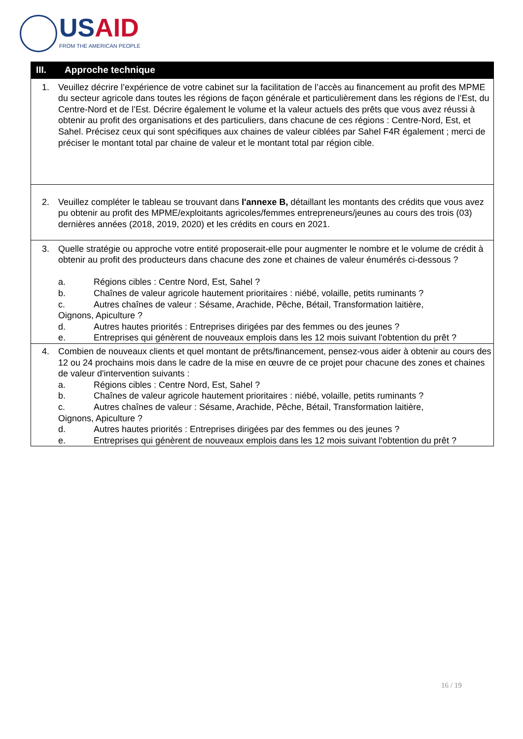USAID
FROM THE AMERICAN PEOPLE
| III. Approche technique |
| --- |
| 1. Veuillez décrire l’expérience de votre cabinet sur la facilitation de l’accès au financement au profit des MPME du secteur agricole dans toutes les régions de façon générale et particulièrement dans les régions de l’Est, du Centre-Nord et de l’Est. Décrire également le volume et la valeur actuels des prêts que vous avez réussi à obtenir au profit des organisations et des particuliers, dans chacune de ces régions : Centre-Nord, Est, et Sahel. Précisez ceux qui sont spécifiques aux chaines de valeur ciblées par Sahel F4R également ; merci de préciser le montant total par chaine de valeur et le montant total par région cible. |
| 2. Veuillez compléter le tableau se trouvant dans l'annexe B, détaillant les montants des crédits que vous avez pu obtenir au profit des MPME/exploitants agricoles/femmes entrepreneurs/jeunes au cours des trois (03) dernières années (2018, 2019, 2020) et les crédits en cours en 2021. |
| 3. Quelle stratégie ou approche votre entité proposerait-elle pour augmenter le nombre et le volume de crédit à obtenir au profit des producteurs dans chacune des zone et chaines de valeur énumérés ci-dessous ? a. Régions cibles : Centre Nord, Est, Sahel ? b. Chaînes de valeur agricole hautement prioritaires : niébé, volaille, petits ruminants ? c. Autres chaînes de valeur : Sésame, Arachide, Pêche, Bétail, Transformation laitière, Oignons, Apiculture ? d. Autres hautes priorités : Entreprises dirigées par des femmes ou des jeunes ? e. Entreprises qui génèrent de nouveaux emplois dans les 12 mois suivant l'obtention du prêt ? |
| 4. Combien de nouveaux clients et quel montant de prêts/financement, pensez-vous aider à obtenir au cours des 12 ou 24 prochains mois dans le cadre de la mise en œuvre de ce projet pour chacune des zones et chaines de valeur d'intervention suivants : a. Régions cibles : Centre Nord, Est, Sahel ? b. Chaînes de valeur agricole hautement prioritaires : niébé, volaille, petits ruminants ? c. Autres chaînes de valeur : Sésame, Arachide, Pêche, Bétail, Transformation laitière, Oignons, Apiculture ? d. Autres hautes priorités : Entreprises dirigées par des femmes ou des jeunes ? e. Entreprises qui génèrent de nouveaux emplois dans les 12 mois suivant l'obtention du prêt ? |
16 / 19